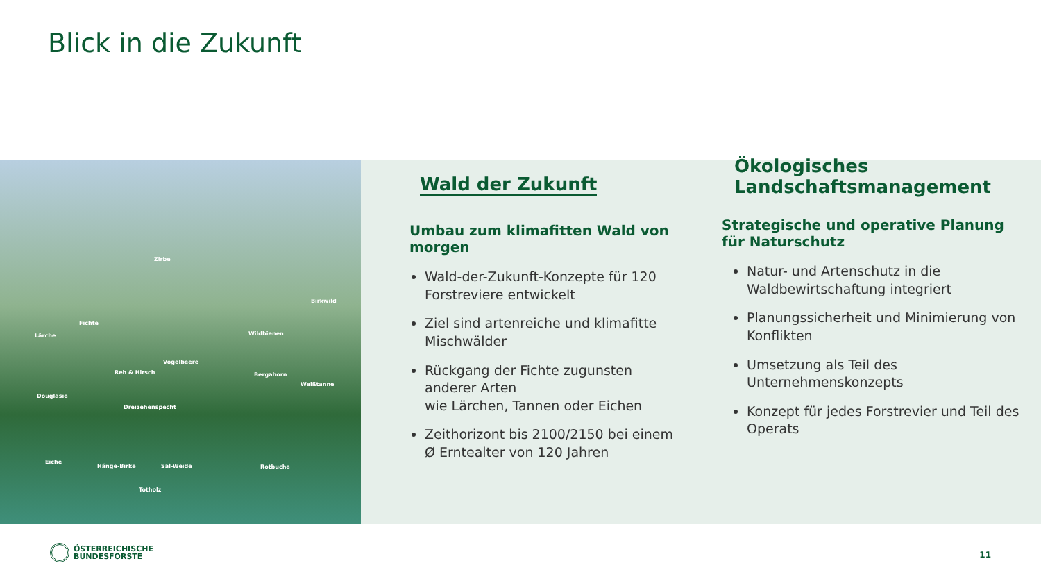Blick in die Zukunft
Zirbe
Birkwild
Fichte
Lärche Wildbienen
Vogelbeere
Reh & Hirsch Bergahorn
Weißtanne
Douglasie
Dreizehenspecht
Eiche
Hänge-Birke Sal-Weide Rotbuche
Totholz
Wald der Zukunft
Umbau zum klimafitten Wald von morgen
Wald-der-Zukunft-Konzepte für 120 Forstreviere entwickelt
Ziel sind artenreiche und klimafitte Mischwälder
Rückgang der Fichte zugunsten anderer Arten
wie Lärchen, Tannen oder Eichen
Zeithorizont bis 2100/2150 bei einem Ø Erntealter von 120 Jahren
Ökologisches
Landschaftsmanagement
Strategische und operative Planung für Naturschutz
Natur- und Artenschutz in die Waldbewirtschaftung integriert
Planungssicherheit und Minimierung von Konflikten
Umsetzung als Teil des Unternehmenskonzepts
Konzept für jedes Forstrevier und Teil des Operats
ÖSTERREICHISCHE
BUNDESFORSTE
11